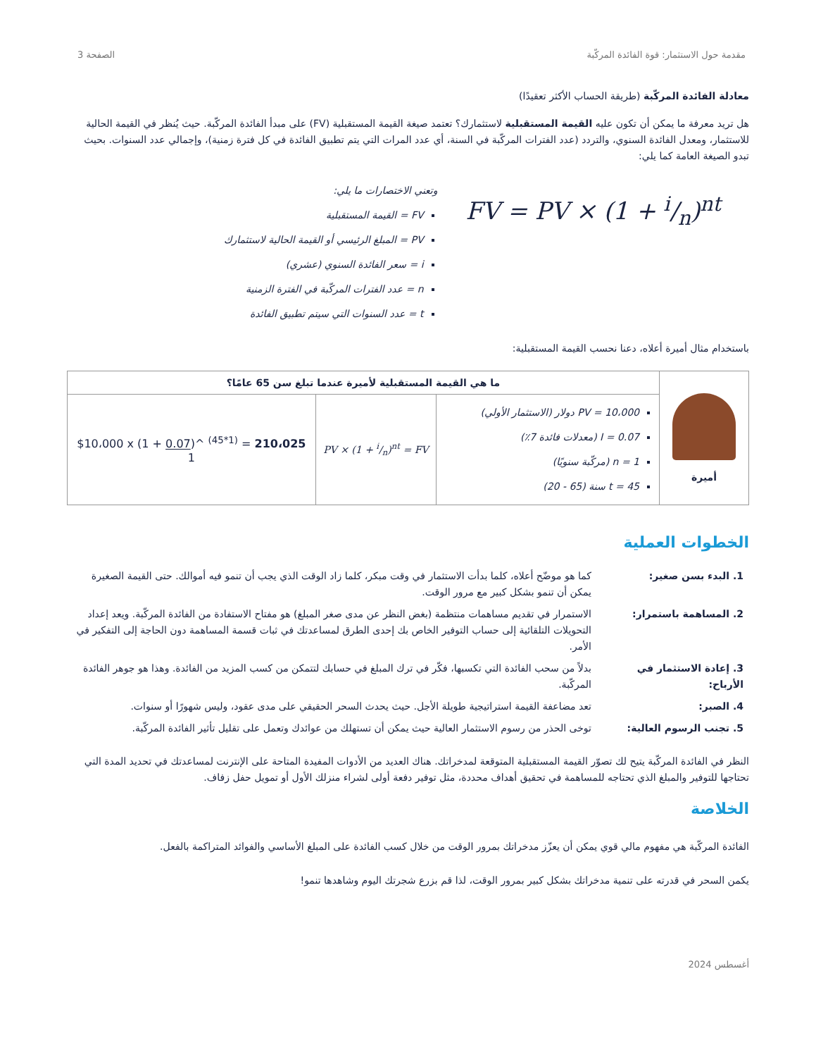مقدمة حول الاستثمار: قوة الفائدة المركّبة الصفحة 3
معادلة الفائدة المركّبة (طريقة الحساب الأكثر تعقيدًا)
هل تريد معرفة ما يمكن أن تكون عليه القيمة المستقبلية لاستثمارك؟ تعتمد صيغة القيمة المستقبلية (FV) على مبدأ الفائدة المركّبة. حيث يُنظر في القيمة الحالية للاستثمار، ومعدل الفائدة السنوي، والتردد (عدد الفترات المركّبة في السنة، أي عدد المرات التي يتم تطبيق الفائدة في كل فترة زمنية)، وإجمالي عدد السنوات. بحيث تبدو الصيغة العامة كما يلي:
FV = PV × (1 + i/n)<sup>nt</sup>
وتعني الاختصارات ما يلي:
FV = القيمة المستقبلية
PV = المبلغ الرئيسي أو القيمة الحالية لاستثمارك
i = سعر الفائدة السنوي (عشري)
n = عدد الفترات المركّبة في الفترة الزمنية
t = عدد السنوات التي سيتم تطبيق الفائدة
باستخدام مثال أميرة أعلاه، دعنا نحسب القيمة المستقبلية:
| أميرة | ما هي القيمة المستقبلية لأميرة عندما تبلغ سن 65 عامًا؟ | | |
| | PV = 10،000 دولار (الاستثمار الأولي) I = 0.07 (معدلات فائدة 7٪) n = 1 (مركّبة سنويًا) t = 45 سنة (65 - 20) | PV × (1 + i/n)<sup>nt</sup> = FV | $10،000 x (1 + 0.07 )^ <sup>(45*1)</sup> = 210،025 1 |
الخطوات العملية
| 1. البدء بسن صغير: | كما هو موضّح أعلاه، كلما بدأت الاستثمار في وقت مبكر، كلما زاد الوقت الذي يجب أن تنمو فيه أموالك. حتى القيمة الصغيرة يمكن أن تنمو بشكل كبير مع مرور الوقت. |
| 2. المساهمة باستمرار: | الاستمرار في تقديم مساهمات منتظمة (بغض النظر عن مدى صغر المبلغ) هو مفتاح الاستفادة من الفائدة المركّبة. ويعد إعداد التحويلات التلقائية إلى حساب التوفير الخاص بك إحدى الطرق لمساعدتك في ثبات قسمة المساهمة دون الحاجة إلى التفكير في الأمر. |
| 3. إعادة الاستثمار في الأرباح: | بدلاً من سحب الفائدة التي تكسبها، فكّر في ترك المبلغ في حسابك لتتمكن من كسب المزيد من الفائدة. وهذا هو جوهر الفائدة المركّبة. |
| 4. الصبر: | تعد مضاعفة القيمة استراتيجية طويلة الأجل. حيث يحدث السحر الحقيقي على مدى عقود، وليس شهورًا أو سنوات. |
| 5. تجنب الرسوم العالية: | توخى الحذر من رسوم الاستثمار العالية حيث يمكن أن تستهلك من عوائدك وتعمل على تقليل تأثير الفائدة المركّبة. |
النظر في الفائدة المركّبة يتيح لك تصوّر القيمة المستقبلية المتوقعة لمدخراتك. هناك العديد من الأدوات المفيدة المتاحة على الإنترنت لمساعدتك في تحديد المدة التي تحتاجها للتوفير والمبلغ الذي تحتاجه للمساهمة في تحقيق أهداف محددة، مثل توفير دفعة أولى لشراء منزلك الأول أو تمويل حفل زفاف.
الخلاصة
الفائدة المركّبة هي مفهوم مالي قوي يمكن أن يعزّز مدخراتك بمرور الوقت من خلال كسب الفائدة على المبلغ الأساسي والفوائد المتراكمة بالفعل.
يكمن السحر في قدرته على تنمية مدخراتك بشكل كبير بمرور الوقت، لذا قم بزرع شجرتك اليوم وشاهدها تنمو!
أغسطس 2024